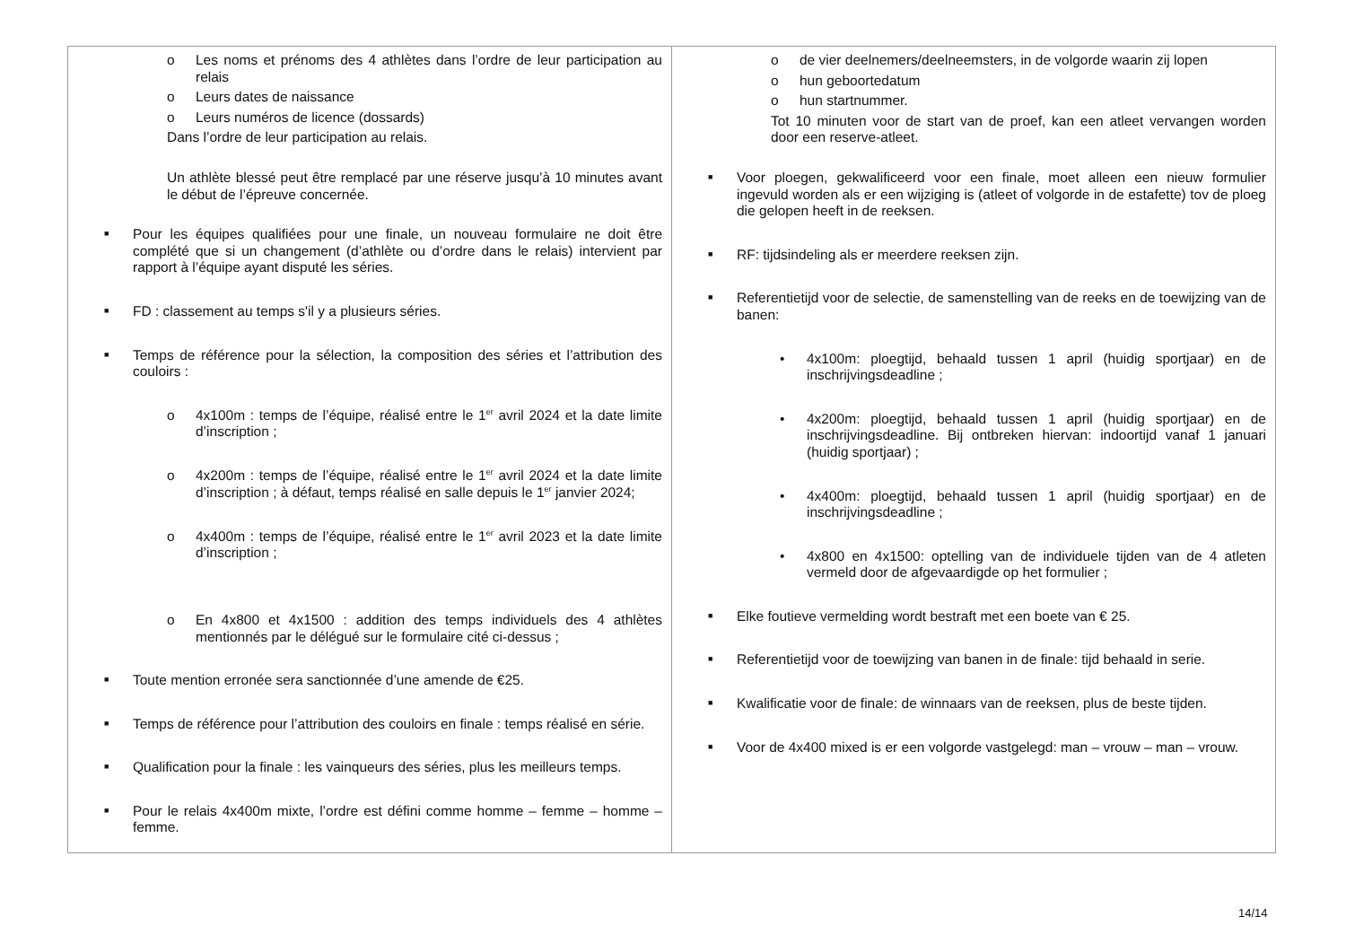| o Les noms et prénoms des 4 athlètes dans l’ordre de leur participation au relais o Leurs dates de naissance o Leurs numéros de licence (dossards) Dans l’ordre de leur participation au relais. Un athlète blessé peut être remplacé par une réserve jusqu’à 10 minutes avant le début de l’épreuve concernée. ■ Pour les équipes qualifiées pour une finale, un nouveau formulaire ne doit être complété que si un changement (d’athlète ou d’ordre dans le relais) intervient par rapport à l’équipe ayant disputé les séries. ■ FD : classement au temps s'il y a plusieurs séries. ■ Temps de référence pour la sélection, la composition des séries et l’attribution des couloirs : o 4x100m : temps de l’équipe, réalisé entre le 1<sup>er</sup> avril 2024 et la date limite d’inscription ; o 4x200m : temps de l’équipe, réalisé entre le 1<sup>er</sup> avril 2024 et la date limite d’inscription ; à défaut, temps réalisé en salle depuis le 1<sup>er</sup> janvier 2024; o 4x400m : temps de l’équipe, réalisé entre le 1<sup>er</sup> avril 2023 et la date limite d’inscription ; o En 4x800 et 4x1500 : addition des temps individuels des 4 athlètes mentionnés par le délégué sur le formulaire cité ci-dessus ; ■ Toute mention erronée sera sanctionnée d’une amende de €25. ■ Temps de référence pour l’attribution des couloirs en finale : temps réalisé en série. ■ Qualification pour la finale : les vainqueurs des séries, plus les meilleurs temps. ■ Pour le relais 4x400m mixte, l’ordre est défini comme homme – femme – homme – femme. | o de vier deelnemers/deelneemsters, in de volgorde waarin zij lopen o hun geboortedatum o hun startnummer. Tot 10 minuten voor de start van de proef, kan een atleet vervangen worden door een reserve-atleet. ■ Voor ploegen, gekwalificeerd voor een finale, moet alleen een nieuw formulier ingevuld worden als er een wijziging is (atleet of volgorde in de estafette) tov de ploeg die gelopen heeft in de reeksen. ■ RF: tijdsindeling als er meerdere reeksen zijn. ■ Referentietijd voor de selectie, de samenstelling van de reeks en de toewijzing van de banen: • 4x100m: ploegtijd, behaald tussen 1 april (huidig sportjaar) en de inschrijvingsdeadline ; • 4x200m: ploegtijd, behaald tussen 1 april (huidig sportjaar) en de inschrijvingsdeadline. Bij ontbreken hiervan: indoortijd vanaf 1 januari (huidig sportjaar) ; • 4x400m: ploegtijd, behaald tussen 1 april (huidig sportjaar) en de inschrijvingsdeadline ; • 4x800 en 4x1500: optelling van de individuele tijden van de 4 atleten vermeld door de afgevaardigde op het formulier ; ■ Elke foutieve vermelding wordt bestraft met een boete van € 25. ■ Referentietijd voor de toewijzing van banen in de finale: tijd behaald in serie. ■ Kwalificatie voor de finale: de winnaars van de reeksen, plus de beste tijden. ■ Voor de 4x400 mixed is er een volgorde vastgelegd: man – vrouw – man – vrouw. |
14/14